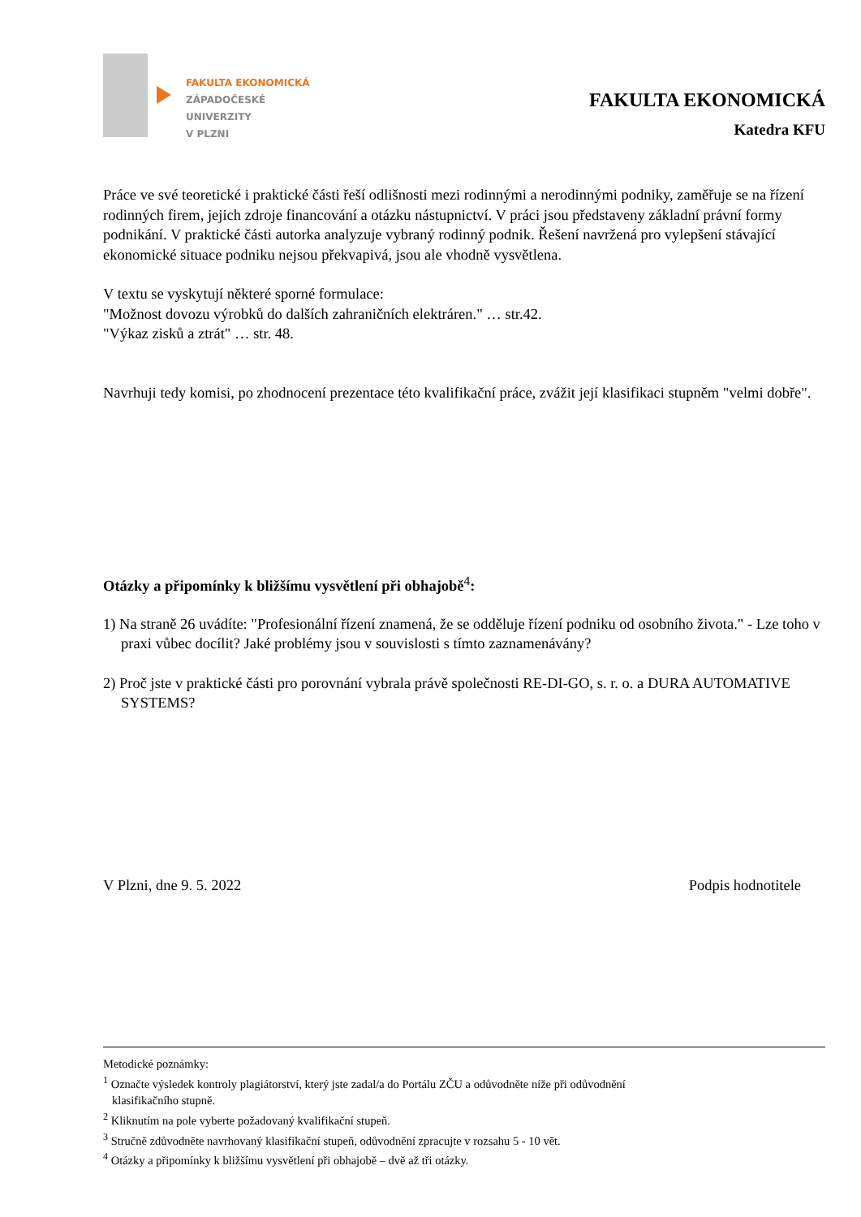FAKULTA EKONOMICKÁ
ZÁPADOČESKÉ
UNIVERZITY
V PLZNI
FAKULTA EKONOMICKÁ
Katedra KFU
Práce ve své teoretické i praktické části řeší odlišnosti mezi rodinnými a nerodinnými podniky, zaměřuje se na řízení rodinných firem, jejich zdroje financování a otázku nástupnictví. V práci jsou představeny základní právní formy podnikání. V praktické části autorka analyzuje vybraný rodinný podnik. Řešení navržená pro vylepšení stávající ekonomické situace podniku nejsou překvapivá, jsou ale vhodně vysvětlena.
V textu se vyskytují některé sporné formulace:
"Možnost dovozu výrobků do dalších zahraničních elektráren." … str.42.
"Výkaz zisků a ztrát" … str. 48.
Navrhuji tedy komisi, po zhodnocení prezentace této kvalifikační práce, zvážit její klasifikaci stupněm "velmi dobře".
Otázky a připomínky k bližšímu vysvětlení při obhajobě<sup>4</sup>:
1) Na straně 26 uvádíte: "Profesionální řízení znamená, že se odděluje řízení podniku od osobního života." - Lze toho v praxi vůbec docílit? Jaké problémy jsou v souvislosti s tímto zaznamenávány?
2) Proč jste v praktické části pro porovnání vybrala právě společnosti RE-DI-GO, s. r. o. a DURA AUTOMATIVE SYSTEMS?
V Plzni, dne 9. 5. 2022 Podpis hodnotitele
Metodické poznámky:
<sup>1</sup> Označte výsledek kontroly plagiátorství, který jste zadal/a do Portálu ZČU a odůvodněte níže při odůvodnění
klasifikačního stupně.
<sup>2</sup> Kliknutím na pole vyberte požadovaný kvalifikační stupeň.
<sup>3</sup> Stručně zdůvodněte navrhovaný klasifikační stupeň, odůvodnění zpracujte v rozsahu 5 - 10 vět.
<sup>4</sup> Otázky a připomínky k bližšímu vysvětlení při obhajobě – dvě až tři otázky.